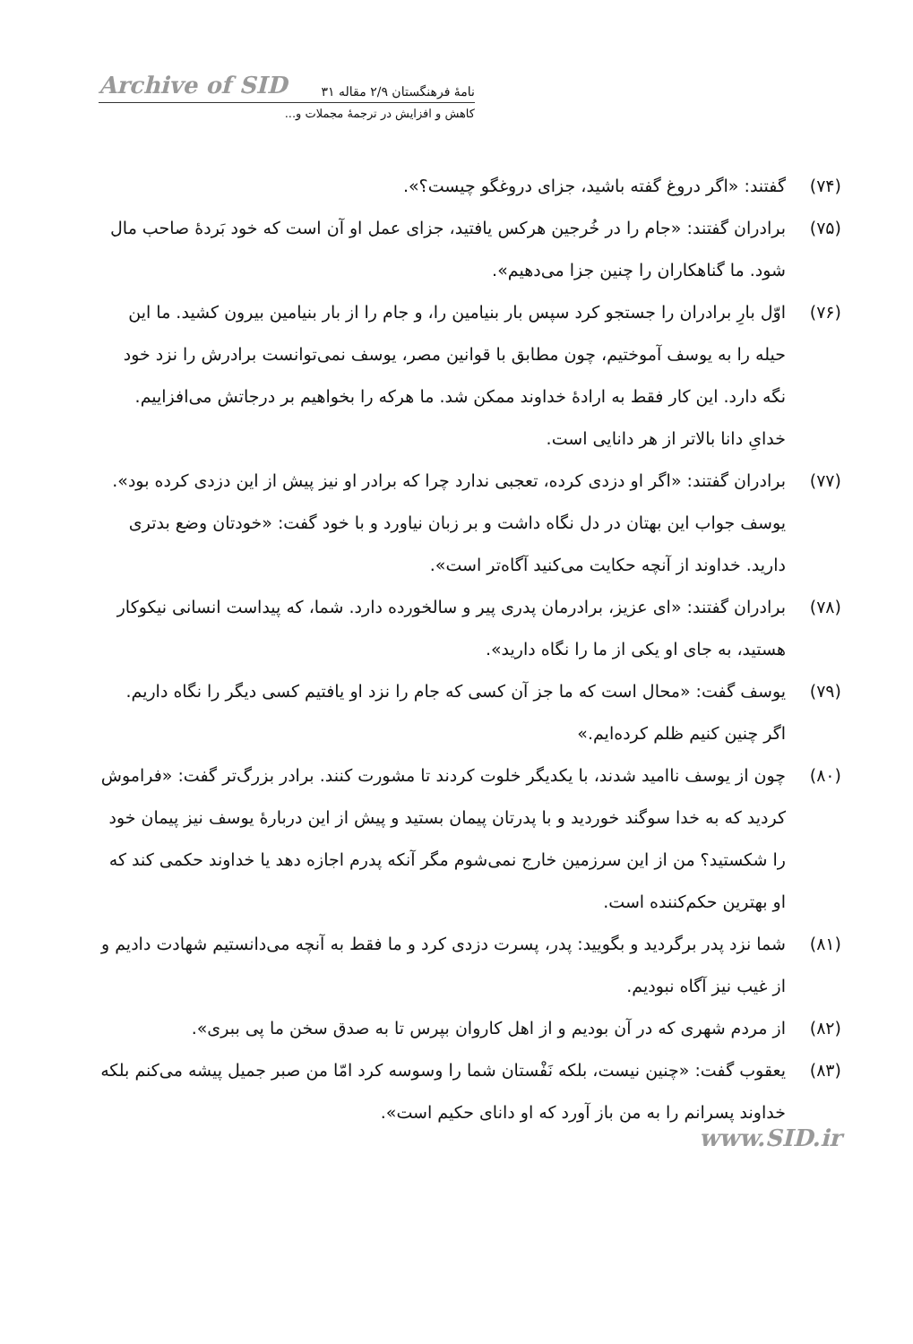Archive of SID ۳۱ نامهٔ فرهنگستان ۲/۹ مقاله
کاهش و افزایش در ترجمهٔ مجملات و...
(۷۴) گفتند: «اگر دروغ گفته باشید، جزای دروغگو چیست؟».
(۷۵) برادران گفتند: «جام را در خُرجین هرکس یافتید، جزای عمل او آن است که خود بَردهٔ صاحب مال شود. ما گناهکاران را چنین جزا می‌دهیم».
(۷۶) اوّل بارِ برادران را جستجو کرد سپس بار بنیامین را، و جام را از بار بنیامین بیرون کشید. ما این حیله را به یوسف آموختیم، چون مطابق با قوانین مصر، یوسف نمی‌توانست برادرش را نزد خود نگه دارد. این کار فقط به ارادهٔ خداوند ممکن شد. ما هرکه را بخواهیم بر درجاتش می‌افزاییم. خدایِ دانا بالاتر از هر دانایی است.
(۷۷) برادران گفتند: «اگر او دزدی کرده، تعجبی ندارد چرا که برادر او نیز پیش از این دزدی کرده بود». یوسف جواب این بهتان در دل نگاه داشت و بر زبان نیاورد و با خود گفت: «خودتان وضع بدتری دارید. خداوند از آنچه حکایت می‌کنید آگاه‌تر است».
(۷۸) برادران گفتند: «ای عزیز، برادرمان پدری پیر و سالخورده دارد. شما، که پیداست انسانی نیکوکار هستید، به جای او یکی از ما را نگاه دارید».
(۷۹) یوسف گفت: «محال است که ما جز آن کسی که جام را نزد او یافتیم کسی دیگر را نگاه داریم. اگر چنین کنیم ظلم کرده‌ایم.»
(۸۰) چون از یوسف ناامید شدند، با یکدیگر خلوت کردند تا مشورت کنند. برادر بزرگ‌تر گفت: «فراموش کردید که به خدا سوگند خوردید و با پدرتان پیمان بستید و پیش از این دربارهٔ یوسف نیز پیمان خود را شکستید؟ من از این سرزمین خارج نمی‌شوم مگر آنکه پدرم اجازه دهد یا خداوند حکمی کند که او بهترین حکم‌کننده است.
(۸۱) شما نزد پدر برگردید و بگویید: پدر، پسرت دزدی کرد و ما فقط به آنچه می‌دانستیم شهادت دادیم و از غیب نیز آگاه نبودیم.
(۸۲) از مردم شهری که در آن بودیم و از اهل کاروان بپرس تا به صدق سخن ما پی ببری».
(۸۳) یعقوب گفت: «چنین نیست، بلکه نَفْستان شما را وسوسه کرد امّا من صبر جمیل پیشه می‌کنم بلکه خداوند پسرانم را به من باز آورد که او دانای حکیم است».
www.SID.ir